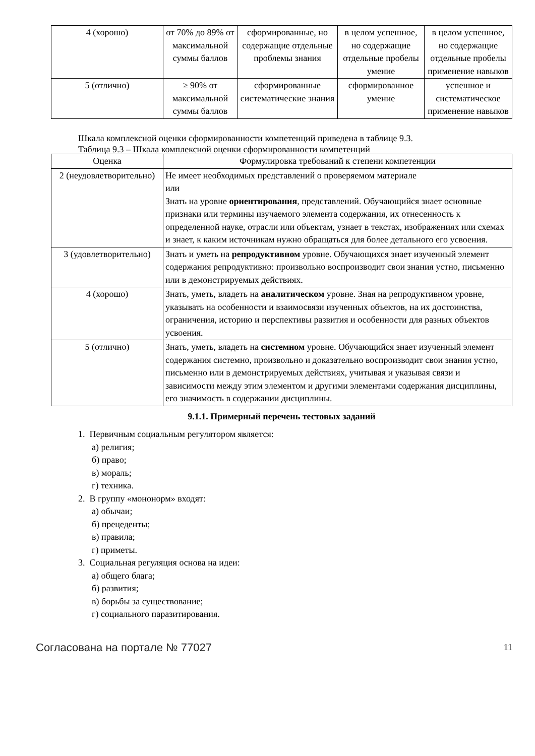| 4 (хорошо) | от 70% до 89% от максимальной суммы баллов | сформированные, но содержащие отдельные проблемы знания | в целом успешное, но содержащие отдельные пробелы умение | в целом успешное, но содержащие отдельные пробелы применение навыков |
| 5 (отлично) | ≥ 90% от максимальной суммы баллов | сформированные систематические знания | сформированное умение | успешное и систематическое применение навыков |
Шкала комплексной оценки сформированности компетенций приведена в таблице 9.3.
Таблица 9.3 – Шкала комплексной оценки сформированности компетенций
| Оценка | Формулировка требований к степени компетенции |
| --- | --- |
| 2 (неудовлетворительно) | Не имеет необходимых представлений о проверяемом материале или Знать на уровне ориентирования , представлений. Обучающийся знает основные признаки или термины изучаемого элемента содержания, их отнесенность к определенной науке, отрасли или объектам, узнает в текстах, изображениях или схемах и знает, к каким источникам нужно обращаться для более детального его усвоения. |
| 3 (удовлетворительно) | Знать и уметь на репродуктивном уровне. Обучающихся знает изученный элемент содержания репродуктивно: произвольно воспроизводит свои знания устно, письменно или в демонстрируемых действиях. |
| 4 (хорошо) | Знать, уметь, владеть на аналитическом уровне. Зная на репродуктивном уровне, указывать на особенности и взаимосвязи изученных объектов, на их достоинства, ограничения, историю и перспективы развития и особенности для разных объектов усвоения. |
| 5 (отлично) | Знать, уметь, владеть на системном уровне. Обучающийся знает изученный элемент содержания системно, произвольно и доказательно воспроизводит свои знания устно, письменно или в демонстрируемых действиях, учитывая и указывая связи и зависимости между этим элементом и другими элементами содержания дисциплины, его значимость в содержании дисциплины. |
9.1.1. Примерный перечень тестовых заданий
1. Первичным социальным регулятором является:
а) религия;
б) право;
в) мораль;
г) техника.
2. В группу «мононорм» входят:
а) обычаи;
б) прецеденты;
в) правила;
г) приметы.
3. Социальная регуляция основа на идеи:
а) общего блага;
б) развития;
в) борьбы за существование;
г) социального паразитирования.
Согласована на портале № 77027 11